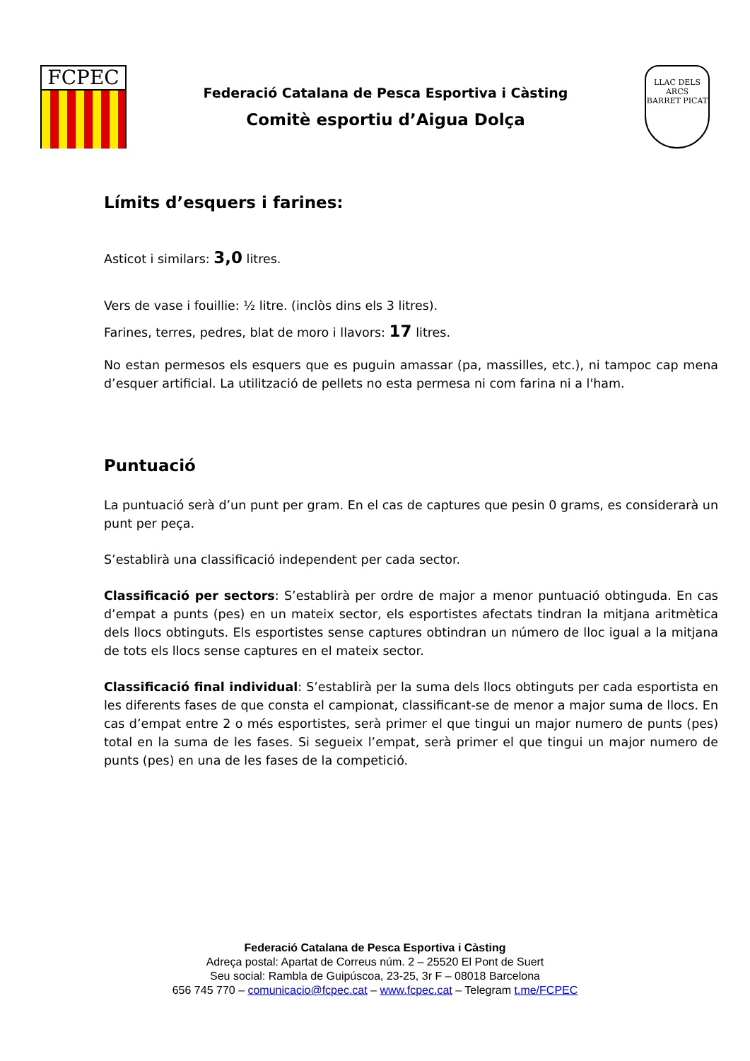FCPEC
Federació Catalana de Pesca Esportiva i Càsting
Comitè esportiu d’Aigua Dolça
LLAC DELS ARCS
BARRET PICAT
Límits d’esquers i farines:
Asticot i similars: 3,0 litres.
Vers de vase i fouillie: ½ litre. (inclòs dins els 3 litres).
Farines, terres, pedres, blat de moro i llavors: 17 litres.
No estan permesos els esquers que es puguin amassar (pa, massilles, etc.), ni tampoc cap mena d’esquer artificial. La utilització de pellets no esta permesa ni com farina ni a l'ham.
Puntuació
La puntuació serà d’un punt per gram. En el cas de captures que pesin 0 grams, es considerarà un punt per peça.
S’establirà una classificació independent per cada sector.
Classificació per sectors: S’establirà per ordre de major a menor puntuació obtinguda. En cas d’empat a punts (pes) en un mateix sector, els esportistes afectats tindran la mitjana aritmètica dels llocs obtinguts. Els esportistes sense captures obtindran un número de lloc igual a la mitjana de tots els llocs sense captures en el mateix sector.
Classificació final individual: S’establirà per la suma dels llocs obtinguts per cada esportista en les diferents fases de que consta el campionat, classificant-se de menor a major suma de llocs. En cas d’empat entre 2 o més esportistes, serà primer el que tingui un major numero de punts (pes) total en la suma de les fases. Si segueix l’empat, serà primer el que tingui un major numero de punts (pes) en una de les fases de la competició.
Federació Catalana de Pesca Esportiva i Càsting
Adreça postal: Apartat de Correus núm. 2 – 25520 El Pont de Suert
Seu social: Rambla de Guipúscoa, 23-25, 3r F – 08018 Barcelona
656 745 770 – comunicacio@fcpec.cat – www.fcpec.cat – Telegram t.me/FCPEC